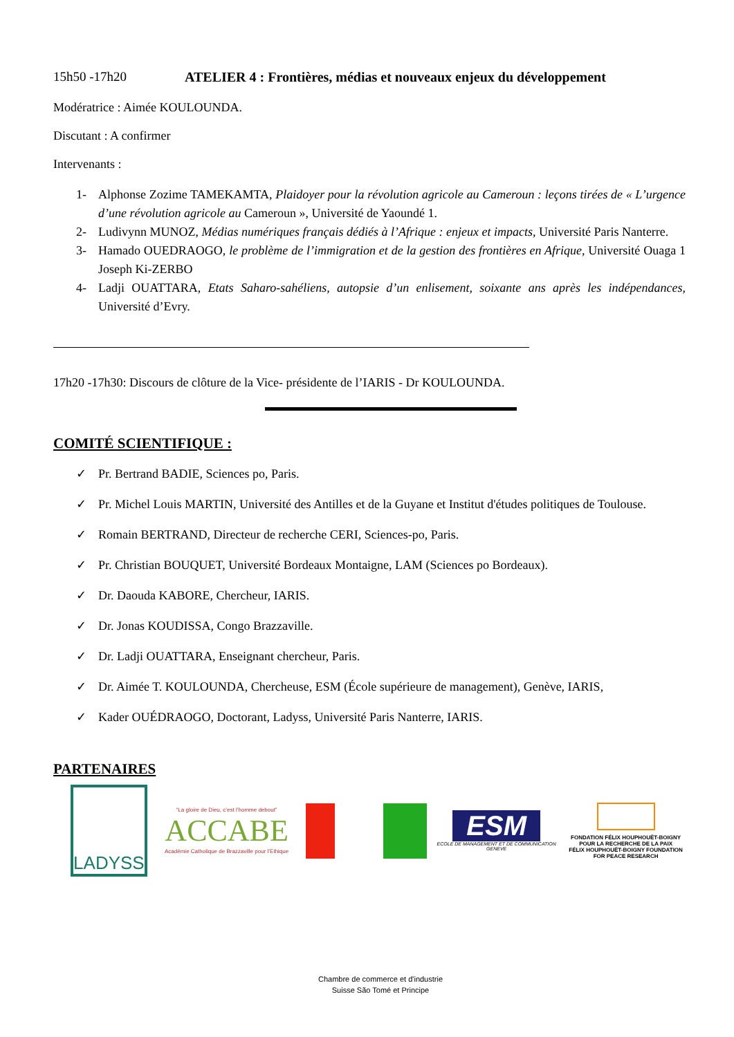15h50 -17h20 ATELIER 4 : Frontières, médias et nouveaux enjeux du développement
Modératrice : Aimée KOULOUNDA.
Discutant : A confirmer
Intervenants :
1- Alphonse Zozime TAMEKAMTA, Plaidoyer pour la révolution agricole au Cameroun : leçons tirées de « L’urgence d’une révolution agricole au Cameroun », Université de Yaoundé 1.
2- Ludivynn MUNOZ, Médias numériques français dédiés à l’Afrique : enjeux et impacts, Université Paris Nanterre.
3- Hamado OUEDRAOGO, le problème de l’immigration et de la gestion des frontières en Afrique, Université Ouaga 1 Joseph Ki-ZERBO
4- Ladji OUATTARA, Etats Saharo-sahéliens, autopsie d’un enlisement, soixante ans après les indépendances, Université d’Evry.
17h20 -17h30: Discours de clôture de la Vice- présidente de l’IARIS - Dr KOULOUNDA.
COMITÉ SCIENTIFIQUE :
✓ Pr. Bertrand BADIE, Sciences po, Paris.
✓ Pr. Michel Louis MARTIN, Université des Antilles et de la Guyane et Institut d'études politiques de Toulouse.
✓ Romain BERTRAND, Directeur de recherche CERI, Sciences-po, Paris.
✓ Pr. Christian BOUQUET, Université Bordeaux Montaigne, LAM (Sciences po Bordeaux).
✓ Dr. Daouda KABORE, Chercheur, IARIS.
✓ Dr. Jonas KOUDISSA, Congo Brazzaville.
✓ Dr. Ladji OUATTARA, Enseignant chercheur, Paris.
✓ Dr. Aimée T. KOULOUNDA, Chercheuse, ESM (École supérieure de management), Genève, IARIS,
✓ Kader OUÉDRAOGO, Doctorant, Ladyss, Université Paris Nanterre, IARIS.
PARTENAIRES
LADYSS
“La gloire de Dieu, c’est l’homme debout”
ACCABE
Académie Catholique de Brazzaville pour l’Ethique
ESM
ECOLE DE MANAGEMENT ET DE COMMUNICATION GENEVE
FONDATION FÉLIX HOUPHOUËT-BOIGNY
POUR LA RECHERCHE DE LA PAIX
FÉLIX HOUPHOUËT-BOIGNY FOUNDATION
FOR PEACE RESEARCH
Chambre de commerce et d'industrie Suisse São Tomé et Principe